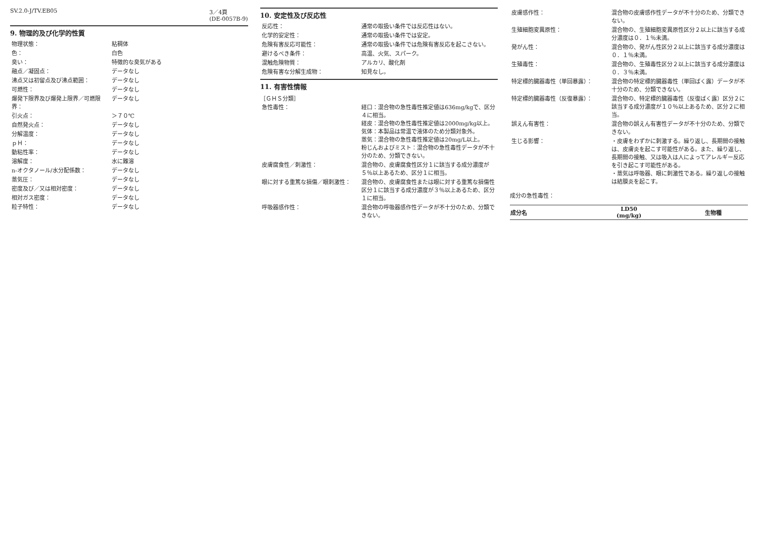SV.2.0-J/TV.EB05 3／4頁
(DE-0057B-9)
9. 物理的及び化学的性質
| 物理状態： | 粘稠体 |
| 色： | 白色 |
| 臭い： | 特徴的な臭気がある |
| 融点／凝固点： | データなし |
| 沸点又は初留点及び沸点範囲： | データなし |
| 可燃性： | データなし |
| 爆発下限界及び爆発上限界／可燃限界： | データなし |
| 引火点： | ＞７０℃ |
| 自然発火点： | データなし |
| 分解温度： | データなし |
| ｐＨ： | データなし |
| 動粘性率： | データなし |
| 溶解度： | 水に難溶 |
| n-オクタノール/水分配係数： | データなし |
| 蒸気圧： | データなし |
| 密度及び／又は相対密度： | データなし |
| 相対ガス密度： | データなし |
| 粒子特性： | データなし |
10. 安定性及び反応性
| 反応性： | 通常の取扱い条件では反応性はない。 |
| 化学的安定性： | 通常の取扱い条件では安定。 |
| 危険有害反応可能性： | 通常の取扱い条件では危険有害反応を起こさない。 |
| 避けるべき条件： | 高温、火気、スパーク。 |
| 混触危険物質： | アルカリ、酸化剤 |
| 危険有害な分解生成物： | 知見なし。 |
11. 有害性情報
［ＧＨＳ分類］
| 急性毒性： | 経口：混合物の急性毒性推定値は636mg/kgで、区分４に相当。 経皮：混合物の急性毒性推定値は2000mg/kg以上。 気体：本製品は常温で液体のため分類対象外。 蒸気：混合物の急性毒性推定値は20mg/L以上。 粉じんおよびミスト：混合物の急性毒性データが不十分のため、分類できない。 |
| 皮膚腐食性／刺激性： | 混合物の、皮膚腐食性区分１に該当する成分濃度が５％以上あるため、区分１に相当。 |
| 眼に対する重篤な損傷／眼刺激性： | 混合物の、皮膚腐食性または眼に対する重篤な損傷性区分１に該当する成分濃度が３％以上あるため、区分１に相当。 |
| 呼吸器感作性： | 混合物の呼吸器感作性データが不十分のため、分類できない。 |
| 皮膚感作性： | 混合物の皮膚感作性データが不十分のため、分類できない。 |
| 生殖細胞変異原性： | 混合物の、生殖細胞変異原性区分２以上に該当する成分濃度は０．１％未満。 |
| 発がん性： | 混合物の、発がん性区分２以上に該当する成分濃度は０．１％未満。 |
| 生殖毒性： | 混合物の、生殖毒性区分２以上に該当する成分濃度は０．３％未満。 |
| 特定標的臓器毒性（単回暴露）： | 混合物の特定標的臓器毒性（単回ばく露）データが不十分のため、分類できない。 |
| 特定標的臓器毒性（反復暴露）： | 混合物の、特定標的臓器毒性（反復ばく露）区分２に該当する成分濃度が１０％以上あるため、区分２に相当。 |
| 誤えん有害性： | 混合物の誤えん有害性データが不十分のため、分類できない。 |
| 生じる影響： | ・皮膚をわずかに刺激する。繰り返し、長期間の接触は、皮膚炎を起こす可能性がある。また、繰り返し、長期間の接触、又は吸入は人によってアレルギー反応を引き起こす可能性がある。 ・蒸気は呼吸器、眼に刺激性である。繰り返しの接触は結膜炎を起こす。 |
成分の急性毒性：
| 成分名 | LD50 (mg/kg) | 生物種 |
| --- | --- | --- |